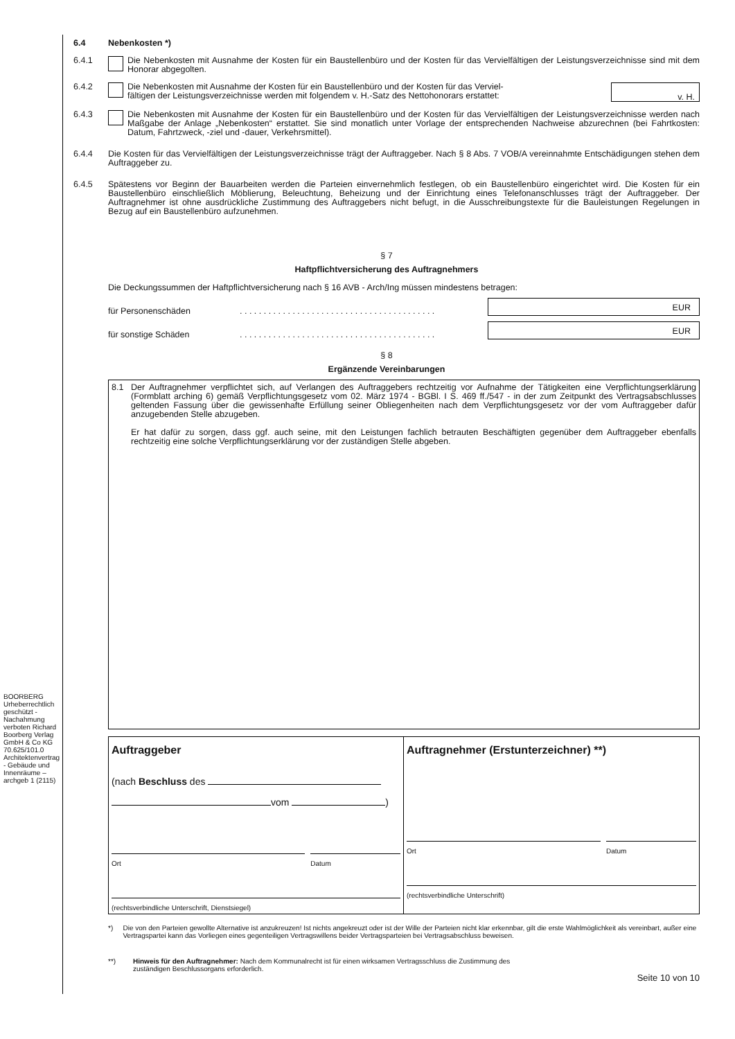BOORBERG Urheberrechtlich geschützt - Nachahmung verboten Richard Boorberg Verlag GmbH & Co KG 70.625/101.0 Architektenvertrag - Gebäude und Innenräume – archgeb 1 (2115)
6.4 Nebenkosten *)
6.4.1 Die Nebenkosten mit Ausnahme der Kosten für ein Baustellenbüro und der Kosten für das Vervielfältigen der Leistungsverzeichnisse sind mit dem Honorar abgegolten.
6.4.2 Die Nebenkosten mit Ausnahme der Kosten für ein Baustellenbüro und der Kosten für das Verviel-
fältigen der Leistungsverzeichnisse werden mit folgendem v. H.-Satz des Nettohonorars erstattet: v. H.
6.4.3 Die Nebenkosten mit Ausnahme der Kosten für ein Baustellenbüro und der Kosten für das Vervielfältigen der Leistungsverzeichnisse werden nach Maßgabe der Anlage „Nebenkosten“ erstattet. Sie sind monatlich unter Vorlage der entsprechenden Nachweise abzurechnen (bei Fahrtkosten: Datum, Fahrtzweck, -ziel und -dauer, Verkehrsmittel).
6.4.4 Die Kosten für das Vervielfältigen der Leistungsverzeichnisse trägt der Auftraggeber. Nach § 8 Abs. 7 VOB/A vereinnahmte Entschädigungen stehen dem Auftraggeber zu.
6.4.5 Spätestens vor Beginn der Bauarbeiten werden die Parteien einvernehmlich festlegen, ob ein Baustellenbüro eingerichtet wird. Die Kosten für ein Baustellenbüro einschließlich Möblierung, Beleuchtung, Beheizung und der Einrichtung eines Telefonanschlusses trägt der Auftraggeber. Der Auftragnehmer ist ohne ausdrückliche Zustimmung des Auftraggebers nicht befugt, in die Ausschreibungstexte für die Bauleistungen Regelungen in Bezug auf ein Baustellenbüro aufzunehmen.
§ 7
Haftpflichtversicherung des Auftragnehmers
Die Deckungssummen der Haftpflichtversicherung nach § 16 AVB - Arch/Ing müssen mindestens betragen:
für Personenschäden. . . . . . . . . . . . . . . . . . . . . . . . . . . . . . . . . . . . . . . . . EUR
für sonstige Schäden. . . . . . . . . . . . . . . . . . . . . . . . . . . . . . . . . . . . . . . . . EUR
§ 8
Ergänzende Vereinbarungen
8.1 Der Auftragnehmer verpflichtet sich, auf Verlangen des Auftraggebers rechtzeitig vor Aufnahme der Tätigkeiten eine Verpflichtungserklärung (Formblatt arching 6) gemäß Verpflichtungsgesetz vom 02. März 1974 - BGBl. I S. 469 ff./547 - in der zum Zeitpunkt des Vertragsabschlusses geltenden Fassung über die gewissenhafte Erfüllung seiner Obliegenheiten nach dem Verpflichtungsgesetz vor der vom Auftraggeber dafür anzugebenden Stelle abzugeben.
Er hat dafür zu sorgen, dass ggf. auch seine, mit den Leistungen fachlich betrauten Beschäftigten gegenüber dem Auftraggeber ebenfalls rechtzeitig eine solche Verpflichtungserklärung vor der zuständigen Stelle abgeben.
Auftraggeber
(nach Beschluss des
vom )
Ort Datum
(rechtsverbindliche Unterschrift, Dienstsiegel)
Auftragnehmer (Erstunterzeichner) **)
Ort Datum
(rechtsverbindliche Unterschrift)
*) Die von den Parteien gewollte Alternative ist anzukreuzen! Ist nichts angekreuzt oder ist der Wille der Parteien nicht klar erkennbar, gilt die erste Wahlmöglichkeit als vereinbart, außer eine Vertragspartei kann das Vorliegen eines gegenteiligen Vertragswillens beider Vertragsparteien bei Vertragsabschluss beweisen.
**) Hinweis für den Auftragnehmer: Nach dem Kommunalrecht ist für einen wirksamen Vertragsschluss die Zustimmung des
zuständigen Beschlussorgans erforderlich.
Seite 10 von 10